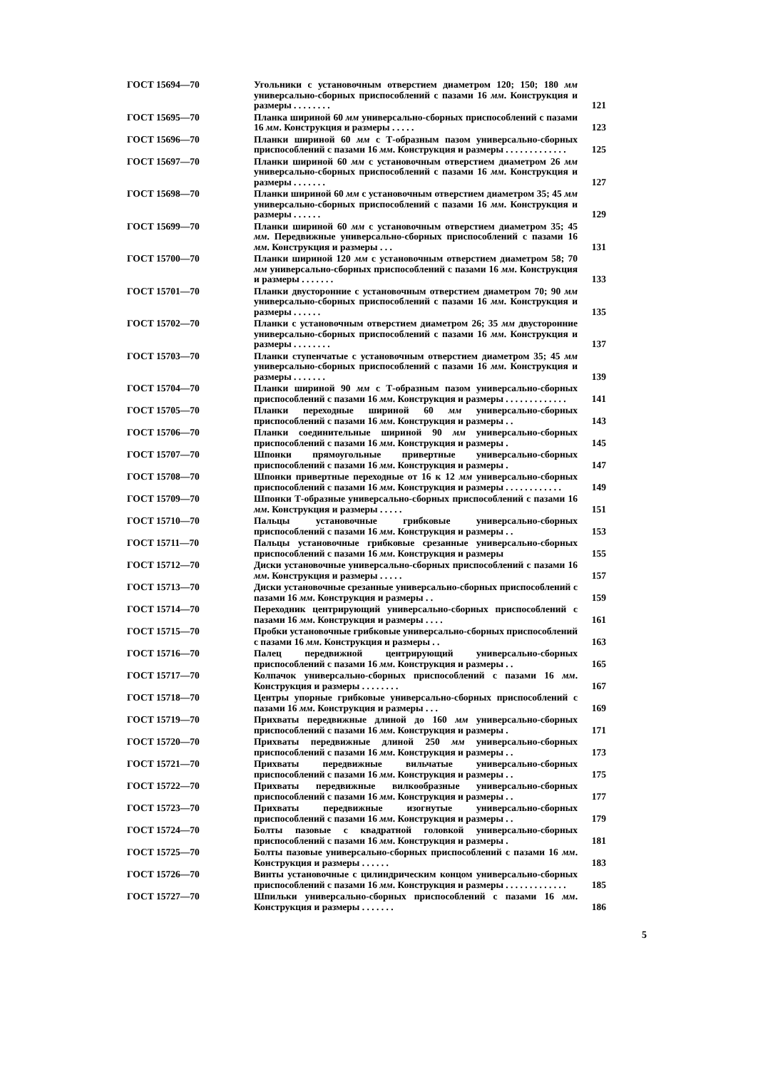| ГОСТ 15694—70 | Угольники с установочным отверстием диаметром 120; 150; 180 мм универсально-сборных приспособлений с пазами 16 мм . Конструкция и размеры . . . . . . . . | 121 |
| ГОСТ 15695—70 | Планка шириной 60 мм универсально-сборных приспособлений с пазами 16 мм . Конструкция и размеры . . . . . | 123 |
| ГОСТ 15696—70 | Планки шириной 60 мм с Т-образным пазом универсально-сборных приспособлений с пазами 16 мм . Конструкция и размеры . . . . . . . . . . . . . | 125 |
| ГОСТ 15697—70 | Планки шириной 60 мм с установочным отверстием диаметром 26 мм универсально-сборных приспособлений с пазами 16 мм . Конструкция и размеры . . . . . . . | 127 |
| ГОСТ 15698—70 | Планки шириной 60 мм с установочным отверстием диаметром 35; 45 мм универсально-сборных приспособлений с пазами 16 мм . Конструкция и размеры . . . . . . | 129 |
| ГОСТ 15699—70 | Планки шириной 60 мм с установочным отверстием диаметром 35; 45 мм . Передвижные универсально-сборных приспособлений с пазами 16 мм . Конструкция и размеры . . . | 131 |
| ГОСТ 15700—70 | Планки шириной 120 мм с установочным отверстием диаметром 58; 70 мм универсально-сборных приспособлений с пазами 16 мм . Конструкция и размеры . . . . . . . | 133 |
| ГОСТ 15701—70 | Планки двусторонние с установочным отверстием диаметром 70; 90 мм универсально-сборных приспособлений с пазами 16 мм . Конструкция и размеры . . . . . . | 135 |
| ГОСТ 15702—70 | Планки с установочным отверстием диаметром 26; 35 мм двусторонние универсально-сборных приспособлений с пазами 16 мм . Конструкция и размеры . . . . . . . . | 137 |
| ГОСТ 15703—70 | Планки ступенчатые с установочным отверстием диаметром 35; 45 мм универсально-сборных приспособлений с пазами 16 мм . Конструкция и размеры . . . . . . . | 139 |
| ГОСТ 15704—70 | Планки шириной 90 мм с Т-образным пазом универсально-сборных приспособлений с пазами 16 мм . Конструкция и размеры . . . . . . . . . . . . . | 141 |
| ГОСТ 15705—70 | Планки переходные шириной 60 мм универсально-сборных приспособлений с пазами 16 мм . Конструкция и размеры . . | 143 |
| ГОСТ 15706—70 | Планки соединительные шириной 90 мм универсально-сборных приспособлений с пазами 16 мм . Конструкция и размеры . | 145 |
| ГОСТ 15707—70 | Шпонки прямоугольные привертные универсально-сборных приспособлений с пазами 16 мм . Конструкция и размеры . | 147 |
| ГОСТ 15708—70 | Шпонки привертные переходные от 16 к 12 мм универсально-сборных приспособлений с пазами 16 мм . Конструкция и размеры . . . . . . . . . . . . | 149 |
| ГОСТ 15709—70 | Шпонки Т-образные универсально-сборных приспособлений с пазами 16 мм . Конструкция и размеры . . . . . | 151 |
| ГОСТ 15710—70 | Пальцы установочные грибковые универсально-сборных приспособлений с пазами 16 мм . Конструкция и размеры . . | 153 |
| ГОСТ 15711—70 | Пальцы установочные грибковые срезанные универсально-сборных приспособлений с пазами 16 мм . Конструкция и размеры | 155 |
| ГОСТ 15712—70 | Диски установочные универсально-сборных приспособлений с пазами 16 мм . Конструкция и размеры . . . . . | 157 |
| ГОСТ 15713—70 | Диски установочные срезанные универсально-сборных приспособлений с пазами 16 мм . Конструкция и размеры . . | 159 |
| ГОСТ 15714—70 | Переходник центрирующий универсально-сборных приспособлений с пазами 16 мм . Конструкция и размеры . . . . | 161 |
| ГОСТ 15715—70 | Пробки установочные грибковые универсально-сборных приспособлений с пазами 16 мм . Конструкция и размеры . . | 163 |
| ГОСТ 15716—70 | Палец передвижной центрирующий универсально-сборных приспособлений с пазами 16 мм . Конструкция и размеры . . | 165 |
| ГОСТ 15717—70 | Колпачок универсально-сборных приспособлений с пазами 16 мм . Конструкция и размеры . . . . . . . . | 167 |
| ГОСТ 15718—70 | Центры упорные грибковые универсально-сборных приспособлений с пазами 16 мм . Конструкция и размеры . . . | 169 |
| ГОСТ 15719—70 | Прихваты передвижные длиной до 160 мм универсально-сборных приспособлений с пазами 16 мм . Конструкция и размеры . | 171 |
| ГОСТ 15720—70 | Прихваты передвижные длиной 250 мм универсально-сборных приспособлений с пазами 16 мм . Конструкция и размеры . . | 173 |
| ГОСТ 15721—70 | Прихваты передвижные вильчатые универсально-сборных приспособлений с пазами 16 мм . Конструкция и размеры . . | 175 |
| ГОСТ 15722—70 | Прихваты передвижные вилкообразные универсально-сборных приспособлений с пазами 16 мм . Конструкция и размеры . . | 177 |
| ГОСТ 15723—70 | Прихваты передвижные изогнутые универсально-сборных приспособлений с пазами 16 мм . Конструкция и размеры . . | 179 |
| ГОСТ 15724—70 | Болты пазовые с квадратной головкой универсально-сборных приспособлений с пазами 16 мм . Конструкция и размеры . | 181 |
| ГОСТ 15725—70 | Болты пазовые универсально-сборных приспособлений с пазами 16 мм . Конструкция и размеры . . . . . . | 183 |
| ГОСТ 15726—70 | Винты установочные с цилиндрическим концом универсально-сборных приспособлений с пазами 16 мм . Конструкция и размеры . . . . . . . . . . . . . | 185 |
| ГОСТ 15727—70 | Шпильки универсально-сборных приспособлений с пазами 16 мм . Конструкция и размеры . . . . . . . | 186 |
5